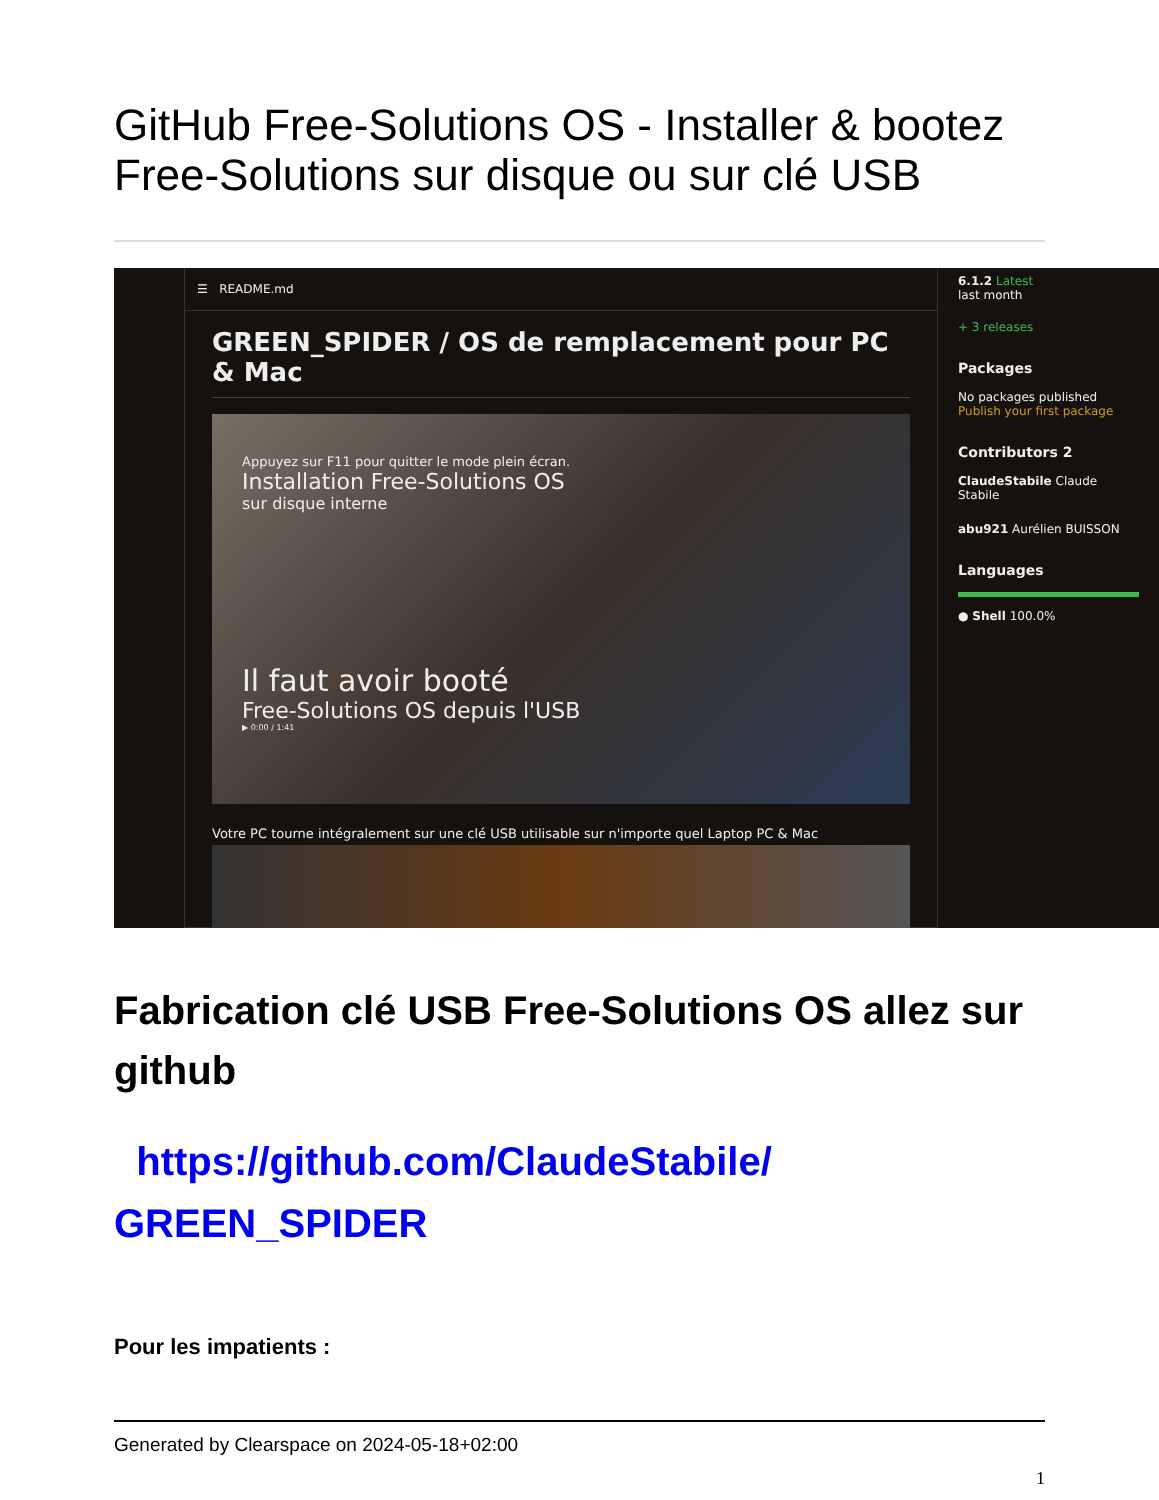GitHub Free-Solutions OS - Installer & bootez Free-Solutions sur disque ou sur clé USB
☰ README.md
GREEN_SPIDER / OS de remplacement pour PC & Mac
Appuyez sur F11 pour quitter le mode plein écran.
Installation Free-Solutions OS
sur disque interne
Il faut avoir booté
Free-Solutions OS depuis l'USB
▶ 0:00 / 1:41
Votre PC tourne intégralement sur une clé USB utilisable sur n'importe quel Laptop PC & Mac
6.1.2 Latest
last month
+ 3 releases
Packages
No packages published
Publish your first package
Contributors 2
ClaudeStabile Claude Stabile
abu921 Aurélien BUISSON
Languages
● Shell 100.0%
Fabrication clé USB Free-Solutions OS allez sur github
https://github.com/ClaudeStabile/ GREEN_SPIDER
Pour les impatients :
Generated by Clearspace on 2024-05-18+02:00
1